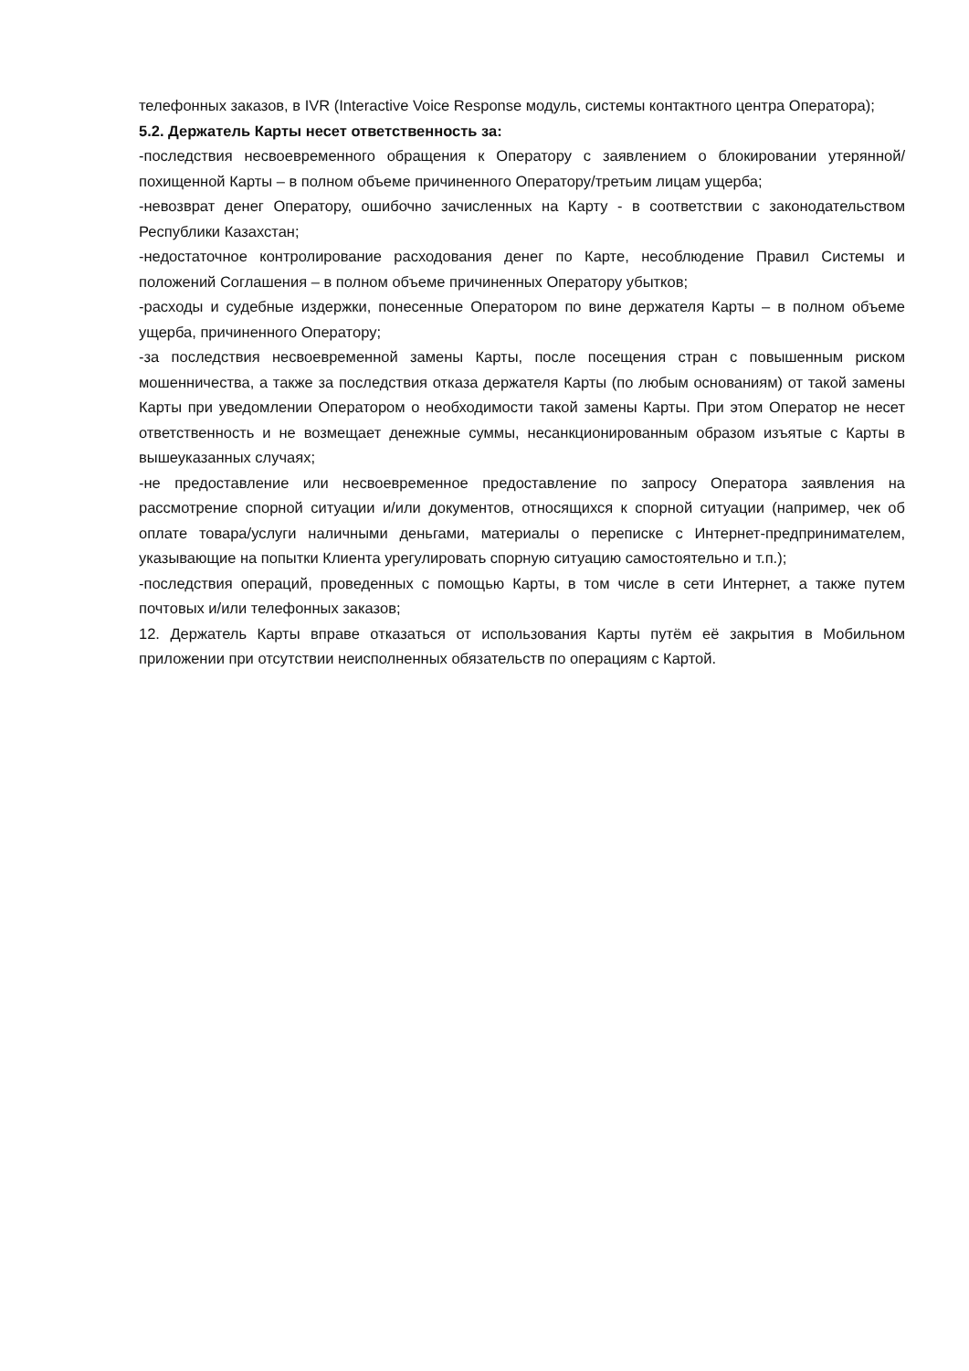телефонных заказов, в IVR (Interactive Voice Response модуль, системы контактного центра Оператора);
5.2. Держатель Карты несет ответственность за:
-последствия несвоевременного обращения к Оператору с заявлением о блокировании утерянной/похищенной Карты – в полном объеме причиненного Оператору/третьим лицам ущерба;
-невозврат денег Оператору, ошибочно зачисленных на Карту - в соответствии с законодательством Республики Казахстан;
-недостаточное контролирование расходования денег по Карте, несоблюдение Правил Системы и положений Соглашения – в полном объеме причиненных Оператору убытков;
-расходы и судебные издержки, понесенные Оператором по вине держателя Карты – в полном объеме ущерба, причиненного Оператору;
-за последствия несвоевременной замены Карты, после посещения стран с повышенным риском мошенничества, а также за последствия отказа держателя Карты (по любым основаниям) от такой замены Карты при уведомлении Оператором о необходимости такой замены Карты. При этом Оператор не несет ответственность и не возмещает денежные суммы, несанкционированным образом изъятые с Карты в вышеуказанных случаях;
-не предоставление или несвоевременное предоставление по запросу Оператора заявления на рассмотрение спорной ситуации и/или документов, относящихся к спорной ситуации (например, чек об оплате товара/услуги наличными деньгами, материалы о переписке с Интернет-предпринимателем, указывающие на попытки Клиента урегулировать спорную ситуацию самостоятельно и т.п.);
-последствия операций, проведенных с помощью Карты, в том числе в сети Интернет, а также путем почтовых и/или телефонных заказов;
12. Держатель Карты вправе отказаться от использования Карты путём её закрытия в Мобильном приложении при отсутствии неисполненных обязательств по операциям с Картой.